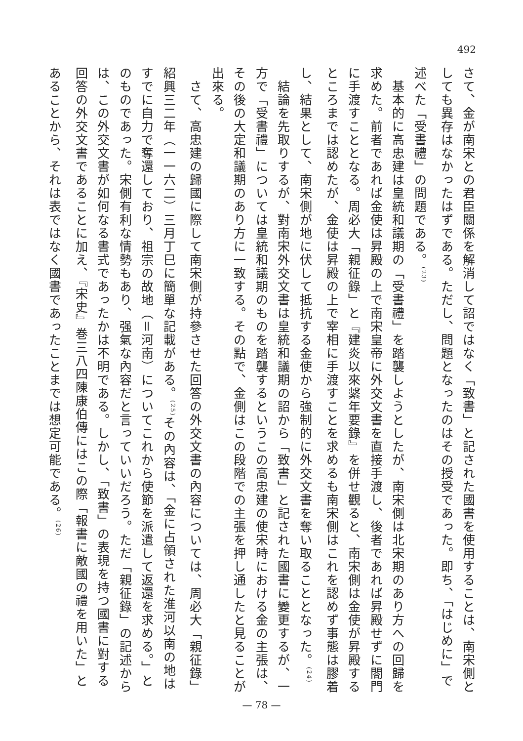492
さて、金が南宋との君臣關係を解消して詔ではなく「致書」と記された國書を使用することは、南宋側としても異存はなかったはずである。ただし、問題となったのはその授受であった。即ち、「はじめに」で述べた「受書禮」の問題である。<sup>(23)</sup>
　基本的に高忠建は皇統和議期の「受書禮」を踏襲しようとしたが、南宋側は北宋期のあり方への回歸を求めた。前者であれば金使は昇殿の上で南宋皇帝に外交文書を直接手渡し、後者であれば昇殿せずに閤門に手渡すこととなる。周必大「親征錄」と『建炎以來繫年要錄』を併せ觀ると、南宋側は金使が昇殿するところまでは認めたが、金使は昇殿の上で宰相に手渡すことを求めるも南宋側はこれを認めず事態は膠着し、結果として、南宋側が地に伏して抵抗する金使から強制的に外交文書を奪い取ることとなった。<sup>(24)</sup>
　結論を先取りするが、對南宋外交文書は皇統和議期の詔から「致書」と記された國書に變更するが、一方で「受書禮」については皇統和議期のものを踏襲するというこの高忠建の使宋時における金の主張は、その後の大定和議期のあり方に一致する。その點で、金側はこの段階での主張を押し通したと見ることが出來る。
　さて、高忠建の歸國に際して南宋側が持參させた回答の外交文書の內容については、周必大「親征錄」紹興三二年（一一六二）三月丁巳に簡單な記載がある。<sup>(25)</sup>その內容は、「金に占領された淮河以南の地はすでに自力で奪還しており、祖宗の故地（＝河南）についてこれから使節を派遣して返還を求める。」とのものであった。宋側有利な情勢もあり、强氣な內容だと言っていいだろう。ただ「親征錄」の記述からは、この外交文書が如何なる書式であったかは不明である。しかし、「致書」の表現を持つ國書に對する回答の外交文書であることに加え、『宋史』巻三八四陳康伯傳にはこの際「報書に敵國の禮を用いた」とあることから、それは表ではなく國書であったことまでは想定可能である。<sup>(26)</sup>
— 78 —